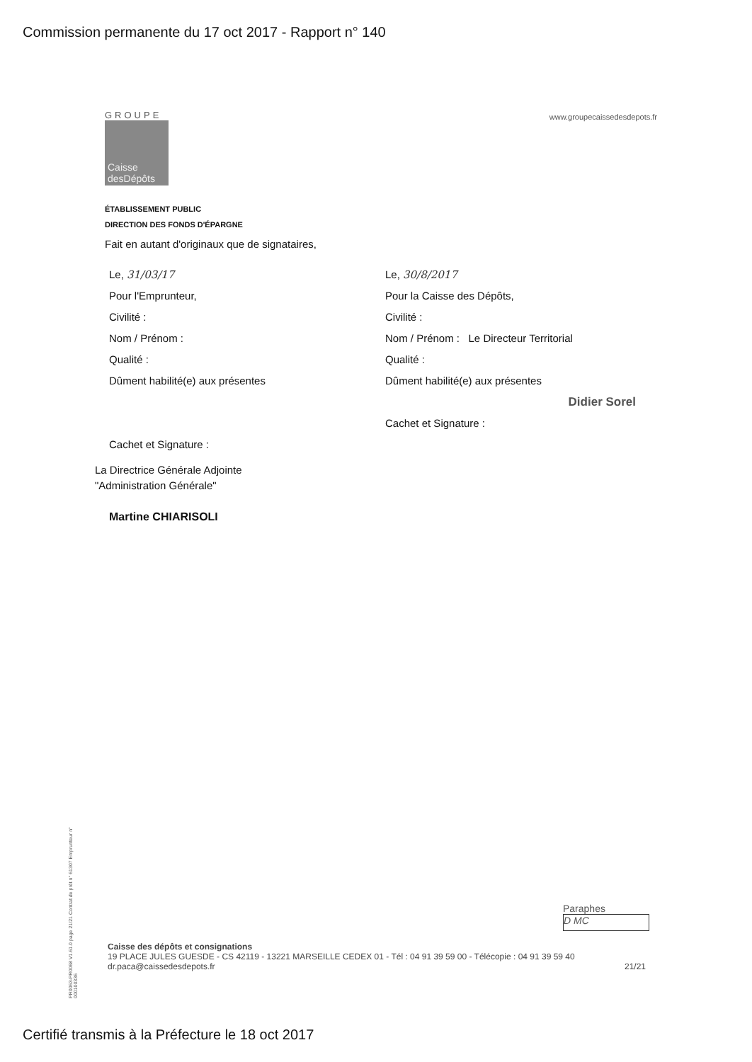Commission permanente du 17 oct 2017 - Rapport n° 140
GROUPE
Caisse
desDépôts
www.groupecaissedesdepots.fr
ÉTABLISSEMENT PUBLIC
DIRECTION DES FONDS D'ÉPARGNE
Fait en autant d'originaux que de signataires,
Le, 31/03/17
Pour l'Emprunteur,
Civilité :
Nom / Prénom :
Qualité :
Dûment habilité(e) aux présentes
Cachet et Signature :
La Directrice Générale Adjointe
"Administration Générale"
Martine CHIARISOLI
Le, 30/8/2017
Pour la Caisse des Dépôts,
Civilité :
Nom / Prénom : Le Directeur Territorial
Qualité :
Dûment habilité(e) aux présentes
Didier Sorel
Cachet et Signature :
PR0063-PR0068 V1.61.0 page 21/21 Contrat de prêt n° 61307 Emprunteur n° 000100336
Paraphes
D MC
Caisse des dépôts et consignations
19 PLACE JULES GUESDE - CS 42119 - 13221 MARSEILLE CEDEX 01 - Tél : 04 91 39 59 00 - Télécopie : 04 91 39 59 40
dr.paca@caissedesdepots.fr 21/21
Certifié transmis à la Préfecture le 18 oct 2017